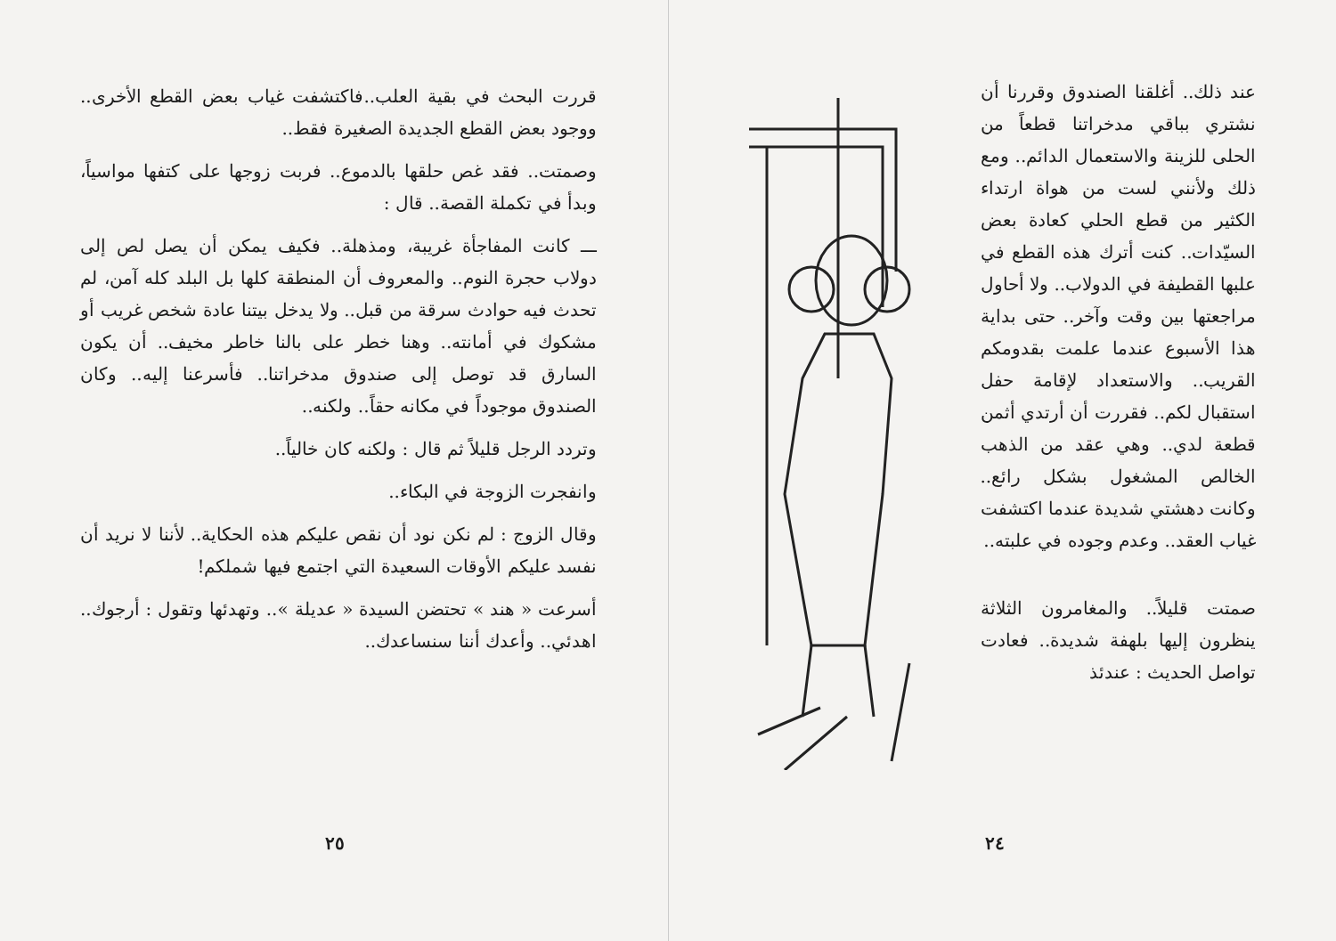قررت البحث في بقية العلب..فاكتشفت غياب بعض القطع الأخرى.. ووجود بعض القطع الجديدة الصغيرة فقط..
وصمتت.. فقد غص حلقها بالدموع.. فربت زوجها على كتفها مواسياً، وبدأ في تكملة القصة.. قال :
ـــ كانت المفاجأة غريبة، ومذهلة.. فكيف يمكن أن يصل لص إلى دولاب حجرة النوم.. والمعروف أن المنطقة كلها بل البلد كله آمن، لم تحدث فيه حوادث سرقة من قبل.. ولا يدخل بيتنا عادة شخص غريب أو مشكوك في أمانته.. وهنا خطر على بالنا خاطر مخيف.. أن يكون السارق قد توصل إلى صندوق مدخراتنا.. فأسرعنا إليه.. وكان الصندوق موجوداً في مكانه حقاً.. ولكنه..
وتردد الرجل قليلاً ثم قال : ولكنه كان خالياً..
وانفجرت الزوجة في البكاء..
وقال الزوج : لم نكن نود أن نقص عليكم هذه الحكاية.. لأننا لا نريد أن نفسد عليكم الأوقات السعيدة التي اجتمع فيها شملكم!
أسرعت « هند » تحتضن السيدة « عديلة ».. وتهدئها وتقول : أرجوك.. اهدئي.. وأعدك أننا سنساعدك..
٢٥
عند ذلك.. أغلقنا الصندوق وقررنا أن نشتري بباقي مدخراتنا قطعاً من الحلى للزينة والاستعمال الدائم.. ومع ذلك ولأنني لست من هواة ارتداء الكثير من قطع الحلي كعادة بعض السيّدات.. كنت أترك هذه القطع في علبها القطيفة في الدولاب.. ولا أحاول مراجعتها بين وقت وآخر.. حتى بداية هذا الأسبوع عندما علمت بقدومكم القريب.. والاستعداد لإقامة حفل استقبال لكم.. فقررت أن أرتدي أثمن قطعة لدي.. وهي عقد من الذهب الخالص المشغول بشكل رائع.. وكانت دهشتي شديدة عندما اكتشفت غياب العقد.. وعدم وجوده في علبته..
صمتت قليلاً.. والمغامرون الثلاثة ينظرون إليها بلهفة شديدة.. فعادت تواصل الحديث : عندئذ
٢٤